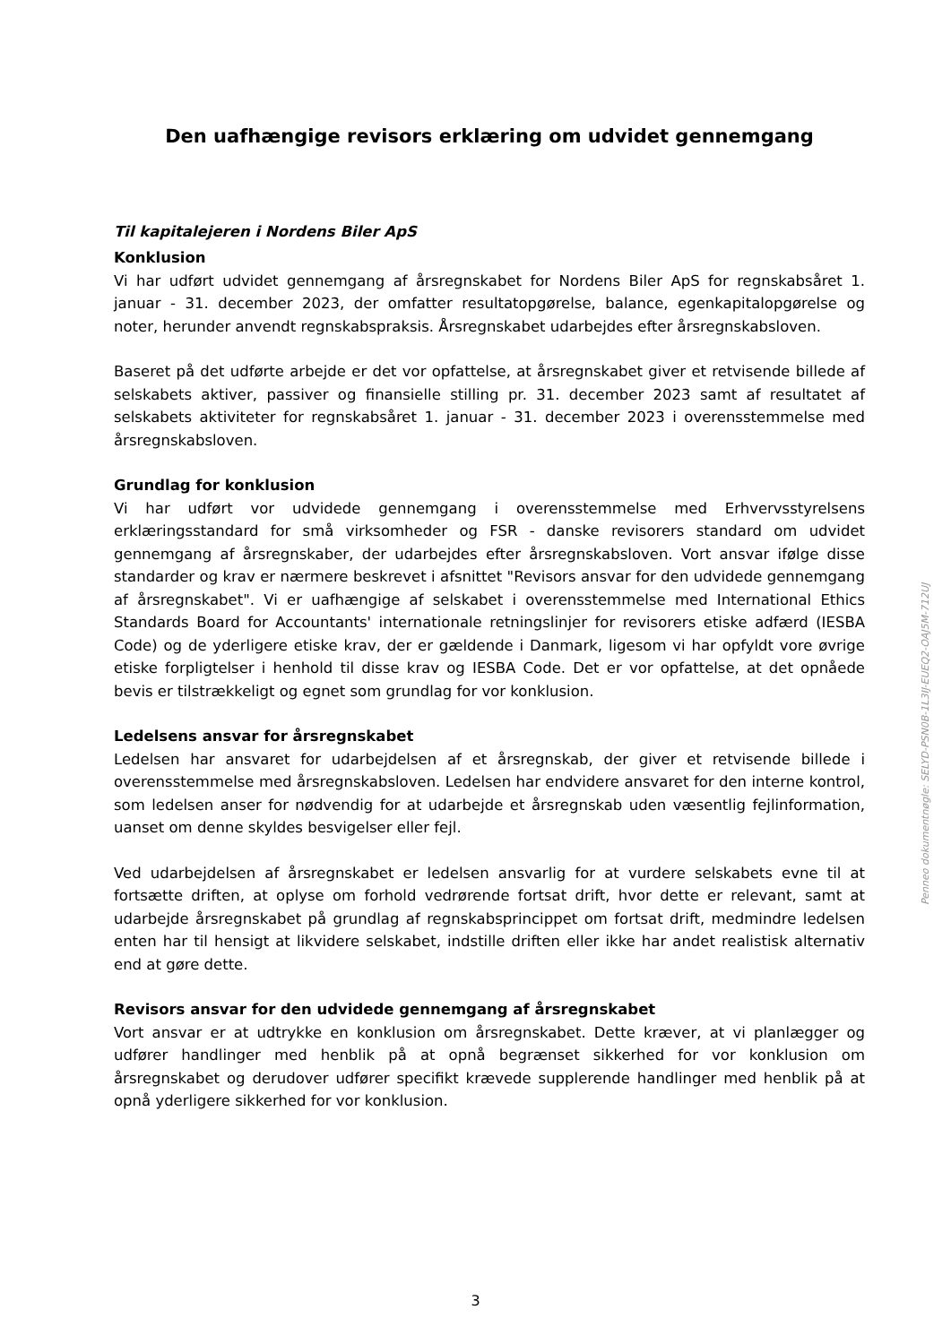Den uafhængige revisors erklæring om udvidet gennemgang
Til kapitalejeren i Nordens Biler ApS
Konklusion
Vi har udført udvidet gennemgang af årsregnskabet for Nordens Biler ApS for regnskabsåret 1. januar - 31. december 2023, der omfatter resultatopgørelse, balance, egenkapitalopgørelse og noter, herunder anvendt regnskabspraksis. Årsregnskabet udarbejdes efter årsregnskabsloven.
Baseret på det udførte arbejde er det vor opfattelse, at årsregnskabet giver et retvisende billede af selskabets aktiver, passiver og finansielle stilling pr. 31. december 2023 samt af resultatet af selskabets aktiviteter for regnskabsåret 1. januar - 31. december 2023 i overensstemmelse med årsregnskabsloven.
Grundlag for konklusion
Vi har udført vor udvidede gennemgang i overensstemmelse med Erhvervsstyrelsens erklæringsstandard for små virksomheder og FSR - danske revisorers standard om udvidet gennemgang af årsregnskaber, der udarbejdes efter årsregnskabsloven. Vort ansvar ifølge disse standarder og krav er nærmere beskrevet i afsnittet "Revisors ansvar for den udvidede gennemgang af årsregnskabet". Vi er uafhængige af selskabet i overensstemmelse med International Ethics Standards Board for Accountants' internationale retningslinjer for revisorers etiske adfærd (IESBA Code) og de yderligere etiske krav, der er gældende i Danmark, ligesom vi har opfyldt vore øvrige etiske forpligtelser i henhold til disse krav og IESBA Code. Det er vor opfattelse, at det opnåede bevis er tilstrækkeligt og egnet som grundlag for vor konklusion.
Ledelsens ansvar for årsregnskabet
Ledelsen har ansvaret for udarbejdelsen af et årsregnskab, der giver et retvisende billede i overensstemmelse med årsregnskabsloven. Ledelsen har endvidere ansvaret for den interne kontrol, som ledelsen anser for nødvendig for at udarbejde et årsregnskab uden væsentlig fejlinformation, uanset om denne skyldes besvigelser eller fejl.
Ved udarbejdelsen af årsregnskabet er ledelsen ansvarlig for at vurdere selskabets evne til at fortsætte driften, at oplyse om forhold vedrørende fortsat drift, hvor dette er relevant, samt at udarbejde årsregnskabet på grundlag af regnskabsprincippet om fortsat drift, medmindre ledelsen enten har til hensigt at likvidere selskabet, indstille driften eller ikke har andet realistisk alternativ end at gøre dette.
Revisors ansvar for den udvidede gennemgang af årsregnskabet
Vort ansvar er at udtrykke en konklusion om årsregnskabet. Dette kræver, at vi planlægger og udfører handlinger med henblik på at opnå begrænset sikkerhed for vor konklusion om årsregnskabet og derudover udfører specifikt krævede supplerende handlinger med henblik på at opnå yderligere sikkerhed for vor konklusion.
Penneo dokumentnøgle: SELYD-PSN0B-1L3IJ-EUEQ2-OAJ5M-712UJ
3